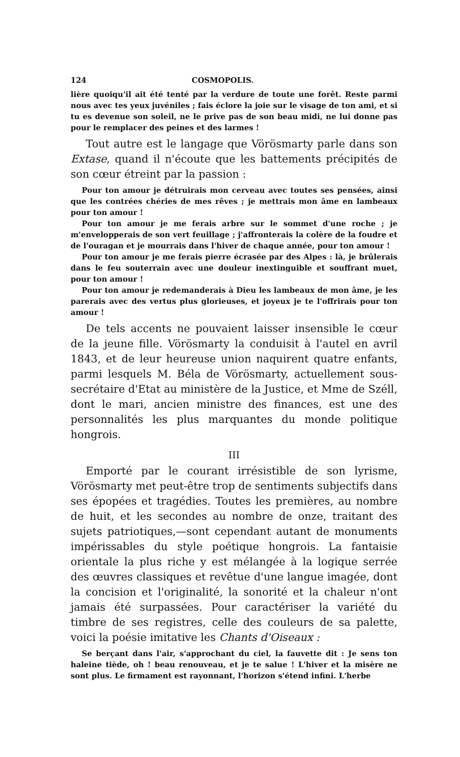124 COSMOPOLIS.
lière quoiqu'il ait été tenté par la verdure de toute une forêt. Reste parmi nous avec tes yeux juvéniles ; fais éclore la joie sur le visage de ton ami, et si tu es devenue son soleil, ne le prive pas de son beau midi, ne lui donne pas pour le remplacer des peines et des larmes !
Tout autre est le langage que Vörösmarty parle dans son Extase, quand il n'écoute que les battements précipités de son cœur étreint par la passion :
Pour ton amour je détruirais mon cerveau avec toutes ses pensées, ainsi que les contrées chéries de mes rêves ; je mettrais mon âme en lambeaux pour ton amour !
Pour ton amour je me ferais arbre sur le sommet d'une roche ; je m'envelopperais de son vert feuillage ; j'affronterais la colère de la foudre et de l'ouragan et je mourrais dans l'hiver de chaque année, pour ton amour !
Pour ton amour je me ferais pierre écrasée par des Alpes : là, je brûlerais dans le feu souterrain avec une douleur inextinguible et souffrant muet, pour ton amour !
Pour ton amour je redemanderais à Dieu les lambeaux de mon âme, je les parerais avec des vertus plus glorieuses, et joyeux je te l'offrirais pour ton amour !
De tels accents ne pouvaient laisser insensible le cœur de la jeune fille. Vörösmarty la conduisit à l'autel en avril 1843, et de leur heureuse union naquirent quatre enfants, parmi lesquels M. Béla de Vörösmarty, actuellement sous-secrétaire d'Etat au ministère de la Justice, et Mme de Széll, dont le mari, ancien ministre des finances, est une des personnalités les plus marquantes du monde politique hongrois.
III
Emporté par le courant irrésistible de son lyrisme, Vörösmarty met peut-être trop de sentiments subjectifs dans ses épopées et tragédies. Toutes les premières, au nombre de huit, et les secondes au nombre de onze, traitant des sujets patriotiques,—sont cependant autant de monuments impérissables du style poétique hongrois. La fantaisie orientale la plus riche y est mélangée à la logique serrée des œuvres classiques et revêtue d'une langue imagée, dont la concision et l'originalité, la sonorité et la chaleur n'ont jamais été surpassées. Pour caractériser la variété du timbre de ses registres, celle des couleurs de sa palette, voici la poésie imitative les Chants d'Oiseaux :
Se berçant dans l'air, s'approchant du ciel, la fauvette dit : Je sens ton haleine tiède, oh ! beau renouveau, et je te salue ! L'hiver et la misère ne sont plus. Le firmament est rayonnant, l'horizon s'étend infini. L'herbe